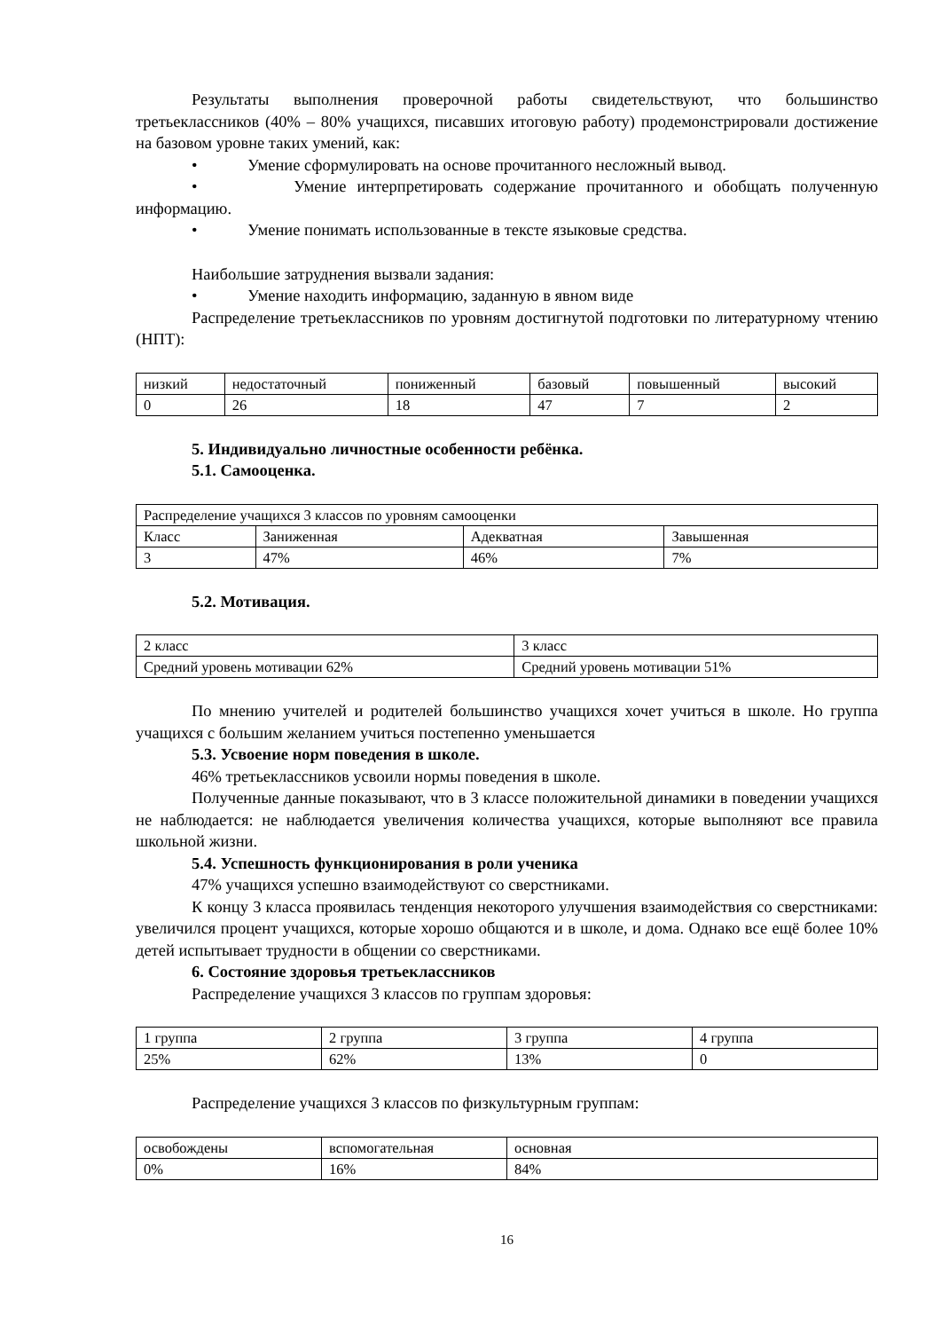Результаты выполнения проверочной работы свидетельствуют, что большинство третьеклассников (40% – 80% учащихся, писавших итоговую работу) продемонстрировали достижение на базовом уровне таких умений, как:
• Умение сформулировать на основе прочитанного несложный вывод.
• Умение интерпретировать содержание прочитанного и обобщать полученную информацию.
• Умение понимать использованные в тексте языковые средства.
Наибольшие затруднения вызвали задания:
• Умение находить информацию, заданную в явном виде
Распределение третьеклассников по уровням достигнутой подготовки по литературному чтению (НПТ):
| низкий | недостаточный | пониженный | базовый | повышенный | высокий |
| 0 | 26 | 18 | 47 | 7 | 2 |
5. Индивидуально личностные особенности ребёнка.
5.1. Самооценка.
| Распределение учащихся 3 классов по уровням самооценки | | | |
| Класс | Заниженная | Адекватная | Завышенная |
| 3 | 47% | 46% | 7% |
5.2. Мотивация.
| 2 класс | 3 класс |
| Средний уровень мотивации 62% | Средний уровень мотивации 51% |
По мнению учителей и родителей большинство учащихся хочет учиться в школе. Но группа учащихся с большим желанием учиться постепенно уменьшается
5.3. Усвоение норм поведения в школе.
46% третьеклассников усвоили нормы поведения в школе.
Полученные данные показывают, что в 3 классе положительной динамики в поведении учащихся не наблюдается: не наблюдается увеличения количества учащихся, которые выполняют все правила школьной жизни.
5.4. Успешность функционирования в роли ученика
47% учащихся успешно взаимодействуют со сверстниками.
К концу 3 класса проявилась тенденция некоторого улучшения взаимодействия со сверстниками: увеличился процент учащихся, которые хорошо общаются и в школе, и дома. Однако все ещё более 10% детей испытывает трудности в общении со сверстниками.
6. Состояние здоровья третьеклассников
Распределение учащихся 3 классов по группам здоровья:
| 1 группа | 2 группа | 3 группа | 4 группа |
| 25% | 62% | 13% | 0 |
Распределение учащихся 3 классов по физкультурным группам:
| освобождены | вспомогательная | основная |
| 0% | 16% | 84% |
16